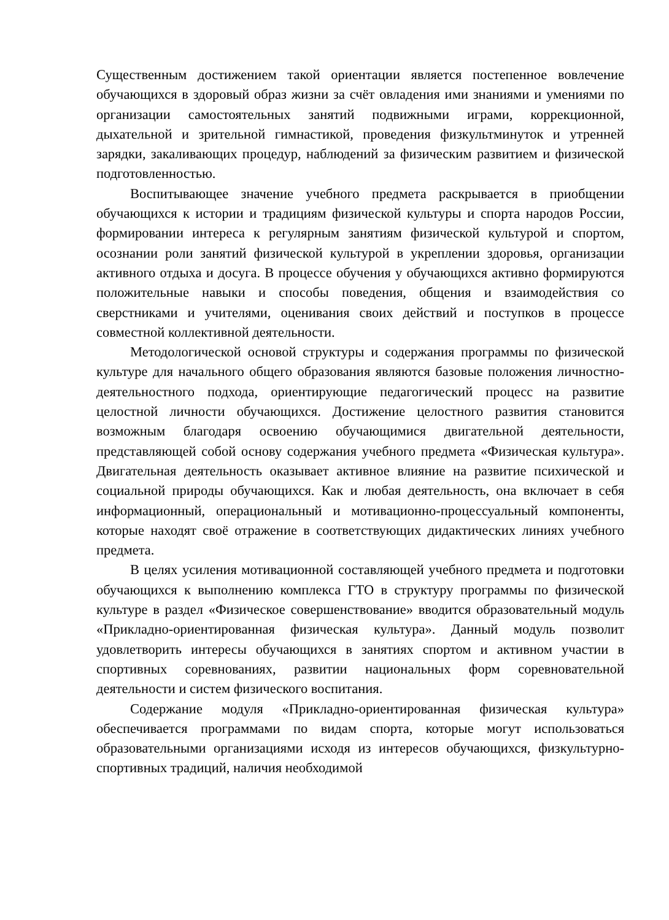Существенным достижением такой ориентации является постепенное вовлечение обучающихся в здоровый образ жизни за счёт овладения ими знаниями и умениями по организации самостоятельных занятий подвижными играми, коррекционной, дыхательной и зрительной гимнастикой, проведения физкультминуток и утренней зарядки, закаливающих процедур, наблюдений за физическим развитием и физической подготовленностью.
Воспитывающее значение учебного предмета раскрывается в приобщении обучающихся к истории и традициям физической культуры и спорта народов России, формировании интереса к регулярным занятиям физической культурой и спортом, осознании роли занятий физической культурой в укреплении здоровья, организации активного отдыха и досуга. В процессе обучения у обучающихся активно формируются положительные навыки и способы поведения, общения и взаимодействия со сверстниками и учителями, оценивания своих действий и поступков в процессе совместной коллективной деятельности.
Методологической основой структуры и содержания программы по физической культуре для начального общего образования являются базовые положения личностно-деятельностного подхода, ориентирующие педагогический процесс на развитие целостной личности обучающихся. Достижение целостного развития становится возможным благодаря освоению обучающимися двигательной деятельности, представляющей собой основу содержания учебного предмета «Физическая культура». Двигательная деятельность оказывает активное влияние на развитие психической и социальной природы обучающихся. Как и любая деятельность, она включает в себя информационный, операциональный и мотивационно-процессуальный компоненты, которые находят своё отражение в соответствующих дидактических линиях учебного предмета.
В целях усиления мотивационной составляющей учебного предмета и подготовки обучающихся к выполнению комплекса ГТО в структуру программы по физической культуре в раздел «Физическое совершенствование» вводится образовательный модуль «Прикладно-ориентированная физическая культура». Данный модуль позволит удовлетворить интересы обучающихся в занятиях спортом и активном участии в спортивных соревнованиях, развитии национальных форм соревновательной деятельности и систем физического воспитания.
Содержание модуля «Прикладно-ориентированная физическая культура» обеспечивается программами по видам спорта, которые могут использоваться образовательными организациями исходя из интересов обучающихся, физкультурно-спортивных традиций, наличия необходимой